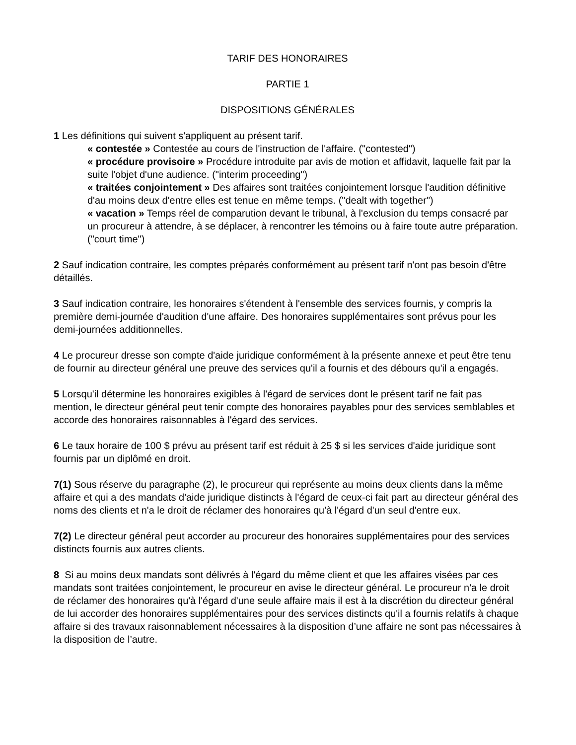TARIF DES HONORAIRES
PARTIE 1
DISPOSITIONS GÉNÉRALES
1 Les définitions qui suivent s'appliquent au présent tarif.
« contestée » Contestée au cours de l'instruction de l'affaire. ("contested")
« procédure provisoire » Procédure introduite par avis de motion et affidavit, laquelle fait par la suite l'objet d'une audience. ("interim proceeding")
« traitées conjointement » Des affaires sont traitées conjointement lorsque l'audition définitive d'au moins deux d'entre elles est tenue en même temps. ("dealt with together")
« vacation » Temps réel de comparution devant le tribunal, à l'exclusion du temps consacré par un procureur à attendre, à se déplacer, à rencontrer les témoins ou à faire toute autre préparation. ("court time")
2 Sauf indication contraire, les comptes préparés conformément au présent tarif n'ont pas besoin d'être détaillés.
3 Sauf indication contraire, les honoraires s'étendent à l'ensemble des services fournis, y compris la première demi-journée d'audition d'une affaire. Des honoraires supplémentaires sont prévus pour les demi-journées additionnelles.
4 Le procureur dresse son compte d'aide juridique conformément à la présente annexe et peut être tenu de fournir au directeur général une preuve des services qu'il a fournis et des débours qu'il a engagés.
5 Lorsqu'il détermine les honoraires exigibles à l'égard de services dont le présent tarif ne fait pas mention, le directeur général peut tenir compte des honoraires payables pour des services semblables et accorde des honoraires raisonnables à l'égard des services.
6 Le taux horaire de 100 $ prévu au présent tarif est réduit à 25 $ si les services d'aide juridique sont fournis par un diplômé en droit.
7(1) Sous réserve du paragraphe (2), le procureur qui représente au moins deux clients dans la même affaire et qui a des mandats d'aide juridique distincts à l'égard de ceux-ci fait part au directeur général des noms des clients et n'a le droit de réclamer des honoraires qu'à l'égard d'un seul d'entre eux.
7(2) Le directeur général peut accorder au procureur des honoraires supplémentaires pour des services distincts fournis aux autres clients.
8 Si au moins deux mandats sont délivrés à l'égard du même client et que les affaires visées par ces mandats sont traitées conjointement, le procureur en avise le directeur général. Le procureur n'a le droit de réclamer des honoraires qu'à l'égard d'une seule affaire mais il est à la discrétion du directeur général de lui accorder des honoraires supplémentaires pour des services distincts qu'il a fournis relatifs à chaque affaire si des travaux raisonnablement nécessaires à la disposition d’une affaire ne sont pas nécessaires à la disposition de l’autre.